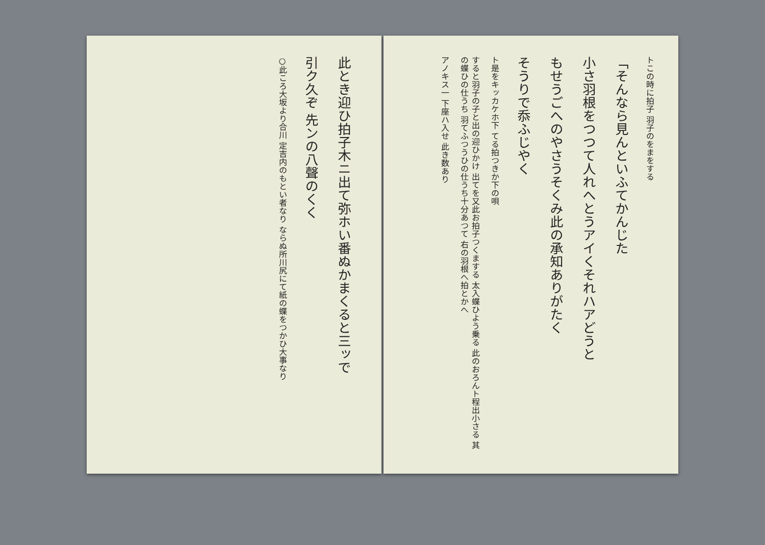此とき迎ひ拍子木ニ出て弥ホい番ぬかまくると三ッで
引ク久ぞ 先ンの八聲のくく
○此ころ大坂より合川 定吉内のもとい者なり ならぬ所川尻にて紙の蝶をつかひ大事なり
トこの時に拍子 羽子のをまをする
「そんなら見んといふてかんじた
小さ羽根をつつて人れへとうアイくそれハアどうと
もせうごへのやさうそくみ此の承知ありがたく
そうりで忝ふじやく
ト是をキッカケホ下 てる拍つきか下の唄
すると羽子の子と出の迎ひかけ 出てを又此お拍子つくまする 太入蝶ひよう乗る 此のおろんト程出小さる 其の蝶ひの仕うち 羽てふつうひの仕うち十分あつて 右の羽根へ拍とかへ
アノキス一 下座ハ入せ 此き数あり